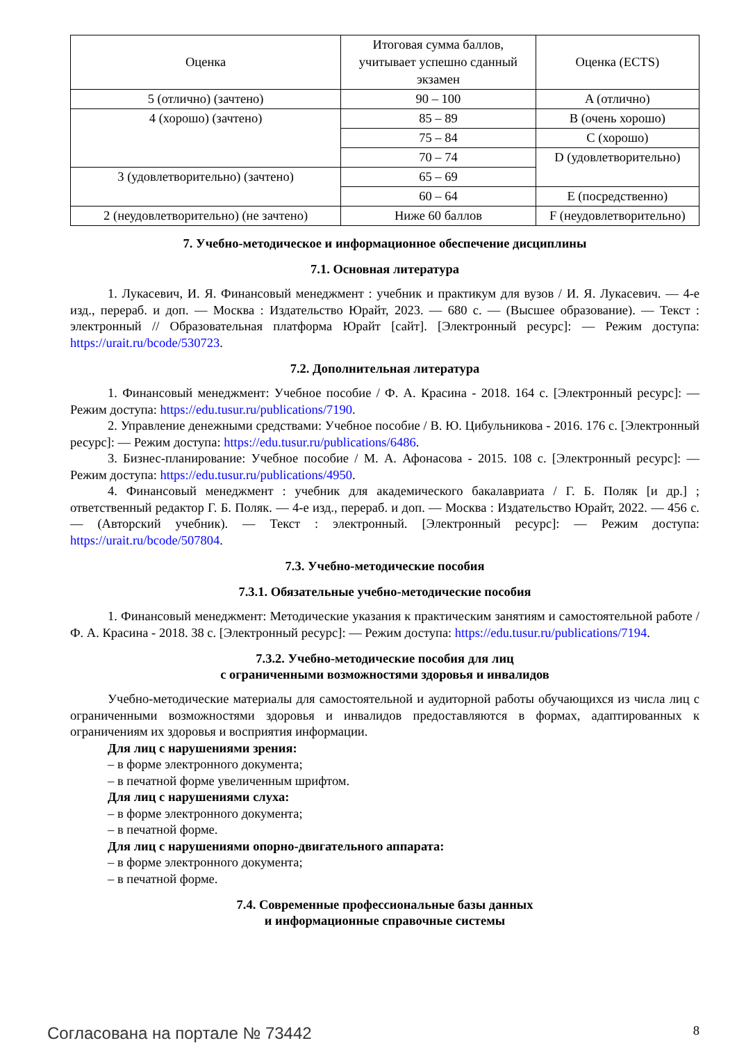| Оценка | Итоговая сумма баллов, учитывает успешно сданный экзамен | Оценка (ECTS) |
| --- | --- | --- |
| 5 (отлично) (зачтено) | 90 – 100 | A (отлично) |
| 4 (хорошо) (зачтено) | 85 – 89 | B (очень хорошо) |
| | 75 – 84 | C (хорошо) |
| | 70 – 74 | D (удовлетворительно) |
| 3 (удовлетворительно) (зачтено) | 65 – 69 | |
| | 60 – 64 | E (посредственно) |
| 2 (неудовлетворительно) (не зачтено) | Ниже 60 баллов | F (неудовлетворительно) |
7. Учебно-методическое и информационное обеспечение дисциплины
7.1. Основная литература
1. Лукасевич, И. Я. Финансовый менеджмент : учебник и практикум для вузов / И. Я. Лукасевич. — 4-е изд., перераб. и доп. — Москва : Издательство Юрайт, 2023. — 680 с. — (Высшее образование). — Текст : электронный // Образовательная платформа Юрайт [сайт]. [Электронный ресурс]: — Режим доступа: https://urait.ru/bcode/530723.
7.2. Дополнительная литература
1. Финансовый менеджмент: Учебное пособие / Ф. А. Красина - 2018. 164 с. [Электронный ресурс]: — Режим доступа: https://edu.tusur.ru/publications/7190.
2. Управление денежными средствами: Учебное пособие / В. Ю. Цибульникова - 2016. 176 с. [Электронный ресурс]: — Режим доступа: https://edu.tusur.ru/publications/6486.
3. Бизнес-планирование: Учебное пособие / М. А. Афонасова - 2015. 108 с. [Электронный ресурс]: — Режим доступа: https://edu.tusur.ru/publications/4950.
4. Финансовый менеджмент : учебник для академического бакалавриата / Г. Б. Поляк [и др.] ; ответственный редактор Г. Б. Поляк. — 4-е изд., перераб. и доп. — Москва : Издательство Юрайт, 2022. — 456 с. — (Авторский учебник). — Текст : электронный. [Электронный ресурс]: — Режим доступа: https://urait.ru/bcode/507804.
7.3. Учебно-методические пособия
7.3.1. Обязательные учебно-методические пособия
1. Финансовый менеджмент: Методические указания к практическим занятиям и самостоятельной работе / Ф. А. Красина - 2018. 38 с. [Электронный ресурс]: — Режим доступа: https://edu.tusur.ru/publications/7194.
7.3.2. Учебно-методические пособия для лиц
с ограниченными возможностями здоровья и инвалидов
Учебно-методические материалы для самостоятельной и аудиторной работы обучающихся из числа лиц с ограниченными возможностями здоровья и инвалидов предоставляются в формах, адаптированных к ограничениям их здоровья и восприятия информации.
Для лиц с нарушениями зрения:
– в форме электронного документа;
– в печатной форме увеличенным шрифтом.
Для лиц с нарушениями слуха:
– в форме электронного документа;
– в печатной форме.
Для лиц с нарушениями опорно-двигательного аппарата:
– в форме электронного документа;
– в печатной форме.
7.4. Современные профессиональные базы данных
и информационные справочные системы
Согласована на портале № 73442 8